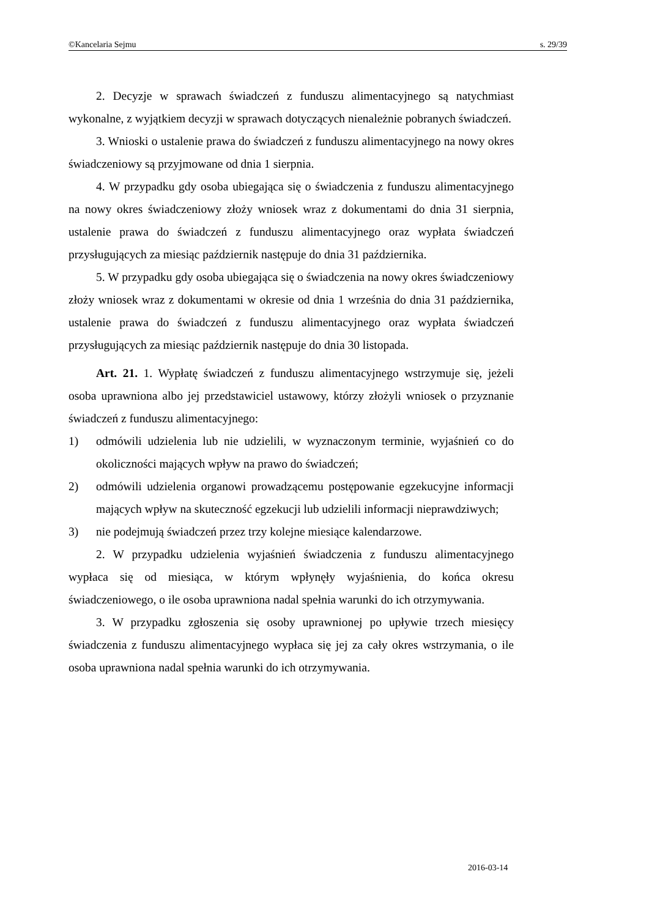©Kancelaria Sejmu s. 29/39
2. Decyzje w sprawach świadczeń z funduszu alimentacyjnego są natychmiast wykonalne, z wyjątkiem decyzji w sprawach dotyczących nienależnie pobranych świadczeń.
3. Wnioski o ustalenie prawa do świadczeń z funduszu alimentacyjnego na nowy okres świadczeniowy są przyjmowane od dnia 1 sierpnia.
4. W przypadku gdy osoba ubiegająca się o świadczenia z funduszu alimentacyjnego na nowy okres świadczeniowy złoży wniosek wraz z dokumentami do dnia 31 sierpnia, ustalenie prawa do świadczeń z funduszu alimentacyjnego oraz wypłata świadczeń przysługujących za miesiąc październik następuje do dnia 31 października.
5. W przypadku gdy osoba ubiegająca się o świadczenia na nowy okres świadczeniowy złoży wniosek wraz z dokumentami w okresie od dnia 1 września do dnia 31 października, ustalenie prawa do świadczeń z funduszu alimentacyjnego oraz wypłata świadczeń przysługujących za miesiąc październik następuje do dnia 30 listopada.
Art. 21. 1. Wypłatę świadczeń z funduszu alimentacyjnego wstrzymuje się, jeżeli osoba uprawniona albo jej przedstawiciel ustawowy, którzy złożyli wniosek o przyznanie świadczeń z funduszu alimentacyjnego:
1) odmówili udzielenia lub nie udzielili, w wyznaczonym terminie, wyjaśnień co do okoliczności mających wpływ na prawo do świadczeń;
2) odmówili udzielenia organowi prowadzącemu postępowanie egzekucyjne informacji mających wpływ na skuteczność egzekucji lub udzielili informacji nieprawdziwych;
3) nie podejmują świadczeń przez trzy kolejne miesiące kalendarzowe.
2. W przypadku udzielenia wyjaśnień świadczenia z funduszu alimentacyjnego wypłaca się od miesiąca, w którym wpłynęły wyjaśnienia, do końca okresu świadczeniowego, o ile osoba uprawniona nadal spełnia warunki do ich otrzymywania.
3. W przypadku zgłoszenia się osoby uprawnionej po upływie trzech miesięcy świadczenia z funduszu alimentacyjnego wypłaca się jej za cały okres wstrzymania, o ile osoba uprawniona nadal spełnia warunki do ich otrzymywania.
2016-03-14